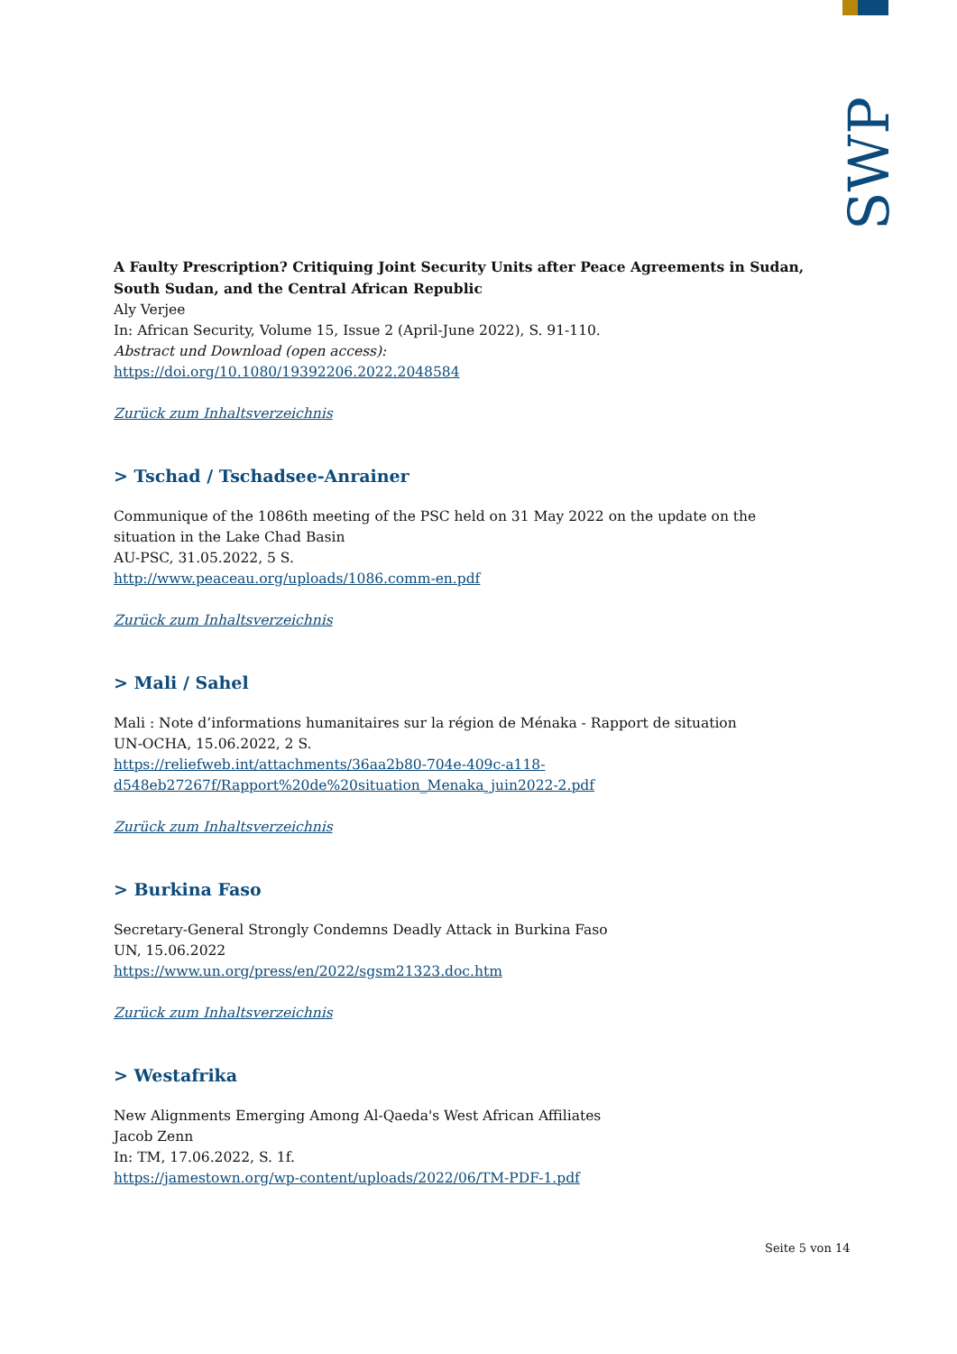SWP
A Faulty Prescription? Critiquing Joint Security Units after Peace Agreements in Sudan, South Sudan, and the Central African Republic
Aly Verjee
In: African Security, Volume 15, Issue 2 (April-June 2022), S. 91-110.
Abstract und Download (open access):
https://doi.org/10.1080/19392206.2022.2048584
Zurück zum Inhaltsverzeichnis
> Tschad / Tschadsee-Anrainer
Communique of the 1086th meeting of the PSC held on 31 May 2022 on the update on the situation in the Lake Chad Basin
AU-PSC, 31.05.2022, 5 S.
http://www.peaceau.org/uploads/1086.comm-en.pdf
Zurück zum Inhaltsverzeichnis
> Mali / Sahel
Mali : Note d’informations humanitaires sur la région de Ménaka - Rapport de situation
UN-OCHA, 15.06.2022, 2 S.
https://reliefweb.int/attachments/36aa2b80-704e-409c-a118-
d548eb27267f/Rapport%20de%20situation_Menaka_juin2022-2.pdf
Zurück zum Inhaltsverzeichnis
> Burkina Faso
Secretary-General Strongly Condemns Deadly Attack in Burkina Faso
UN, 15.06.2022
https://www.un.org/press/en/2022/sgsm21323.doc.htm
Zurück zum Inhaltsverzeichnis
> Westafrika
New Alignments Emerging Among Al-Qaeda's West African Affiliates
Jacob Zenn
In: TM, 17.06.2022, S. 1f.
https://jamestown.org/wp-content/uploads/2022/06/TM-PDF-1.pdf
Seite 5 von 14